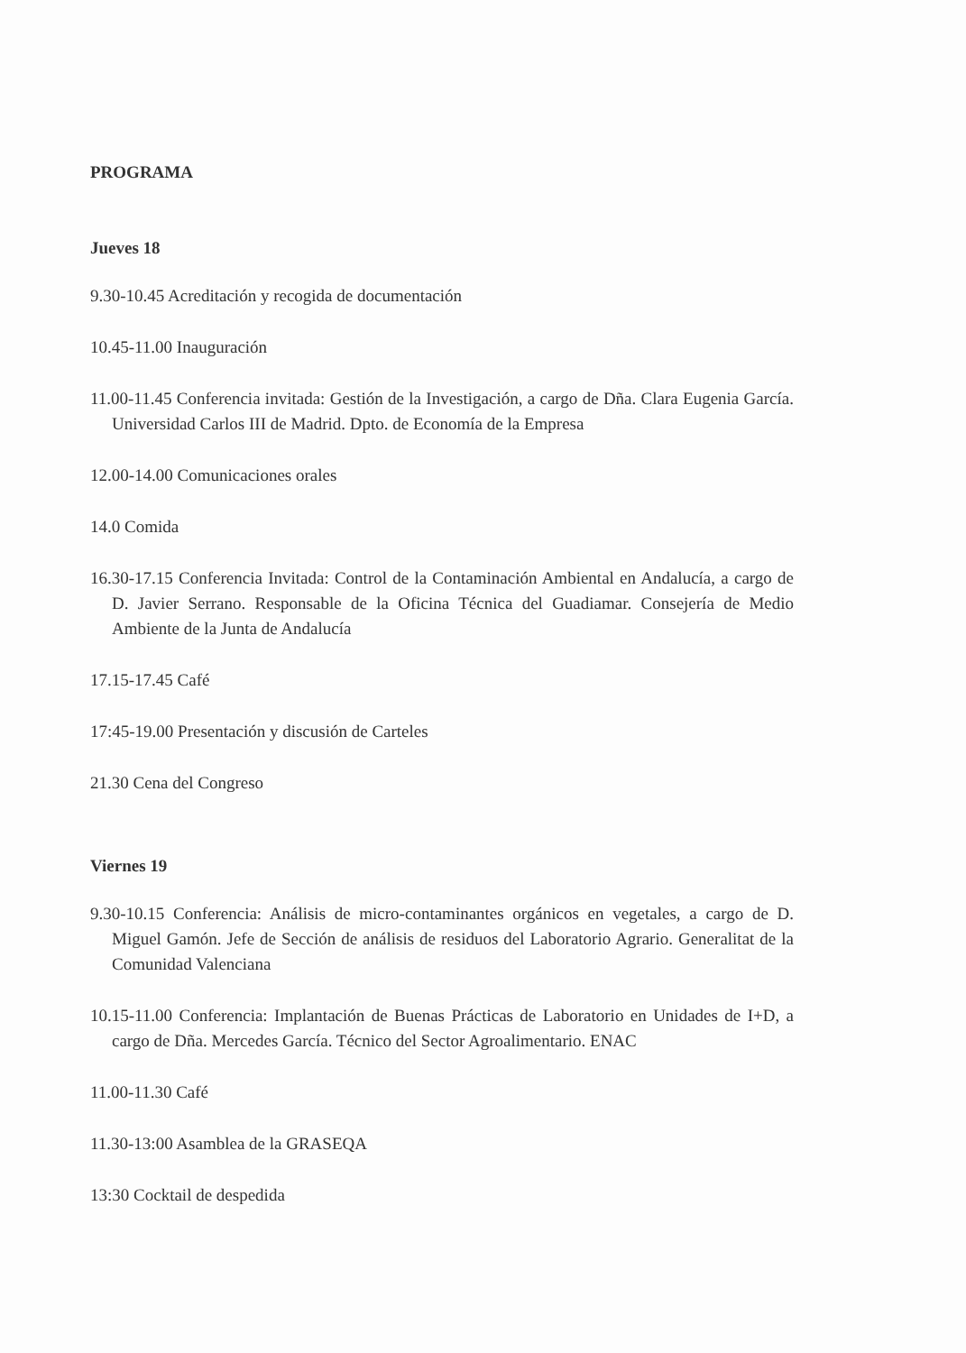PROGRAMA
Jueves 18
9.30-10.45 Acreditación y recogida de documentación
10.45-11.00 Inauguración
11.00-11.45 Conferencia invitada: Gestión de la Investigación, a cargo de Dña. Clara Eugenia García. Universidad Carlos III de Madrid. Dpto. de Economía de la Empresa
12.00-14.00 Comunicaciones orales
14.0 Comida
16.30-17.15 Conferencia Invitada: Control de la Contaminación Ambiental en Andalucía, a cargo de D. Javier Serrano. Responsable de la Oficina Técnica del Guadiamar. Consejería de Medio Ambiente de la Junta de Andalucía
17.15-17.45 Café
17:45-19.00 Presentación y discusión de Carteles
21.30 Cena del Congreso
Viernes 19
9.30-10.15 Conferencia: Análisis de micro-contaminantes orgánicos en vegetales, a cargo de D. Miguel Gamón. Jefe de Sección de análisis de residuos del Laboratorio Agrario. Generalitat de la Comunidad Valenciana
10.15-11.00 Conferencia: Implantación de Buenas Prácticas de Laboratorio en Unidades de I+D, a cargo de Dña. Mercedes García. Técnico del Sector Agroalimentario. ENAC
11.00-11.30 Café
11.30-13:00 Asamblea de la GRASEQA
13:30 Cocktail de despedida